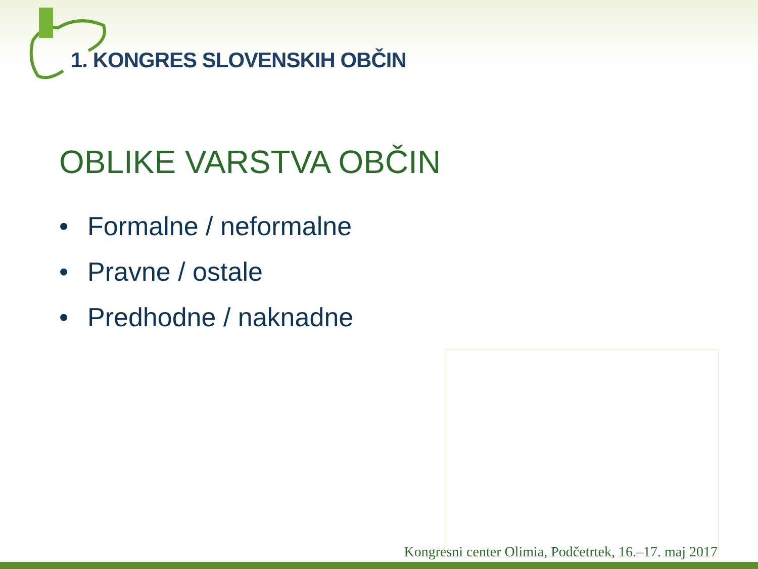1. KONGRES SLOVENSKIH OBČIN
OBLIKE VARSTVA OBČIN
• Formalne / neformalne
• Pravne / ostale
• Predhodne / naknadne
Kongresni center Olimia, Podčetrtek, 16.–17. maj 2017